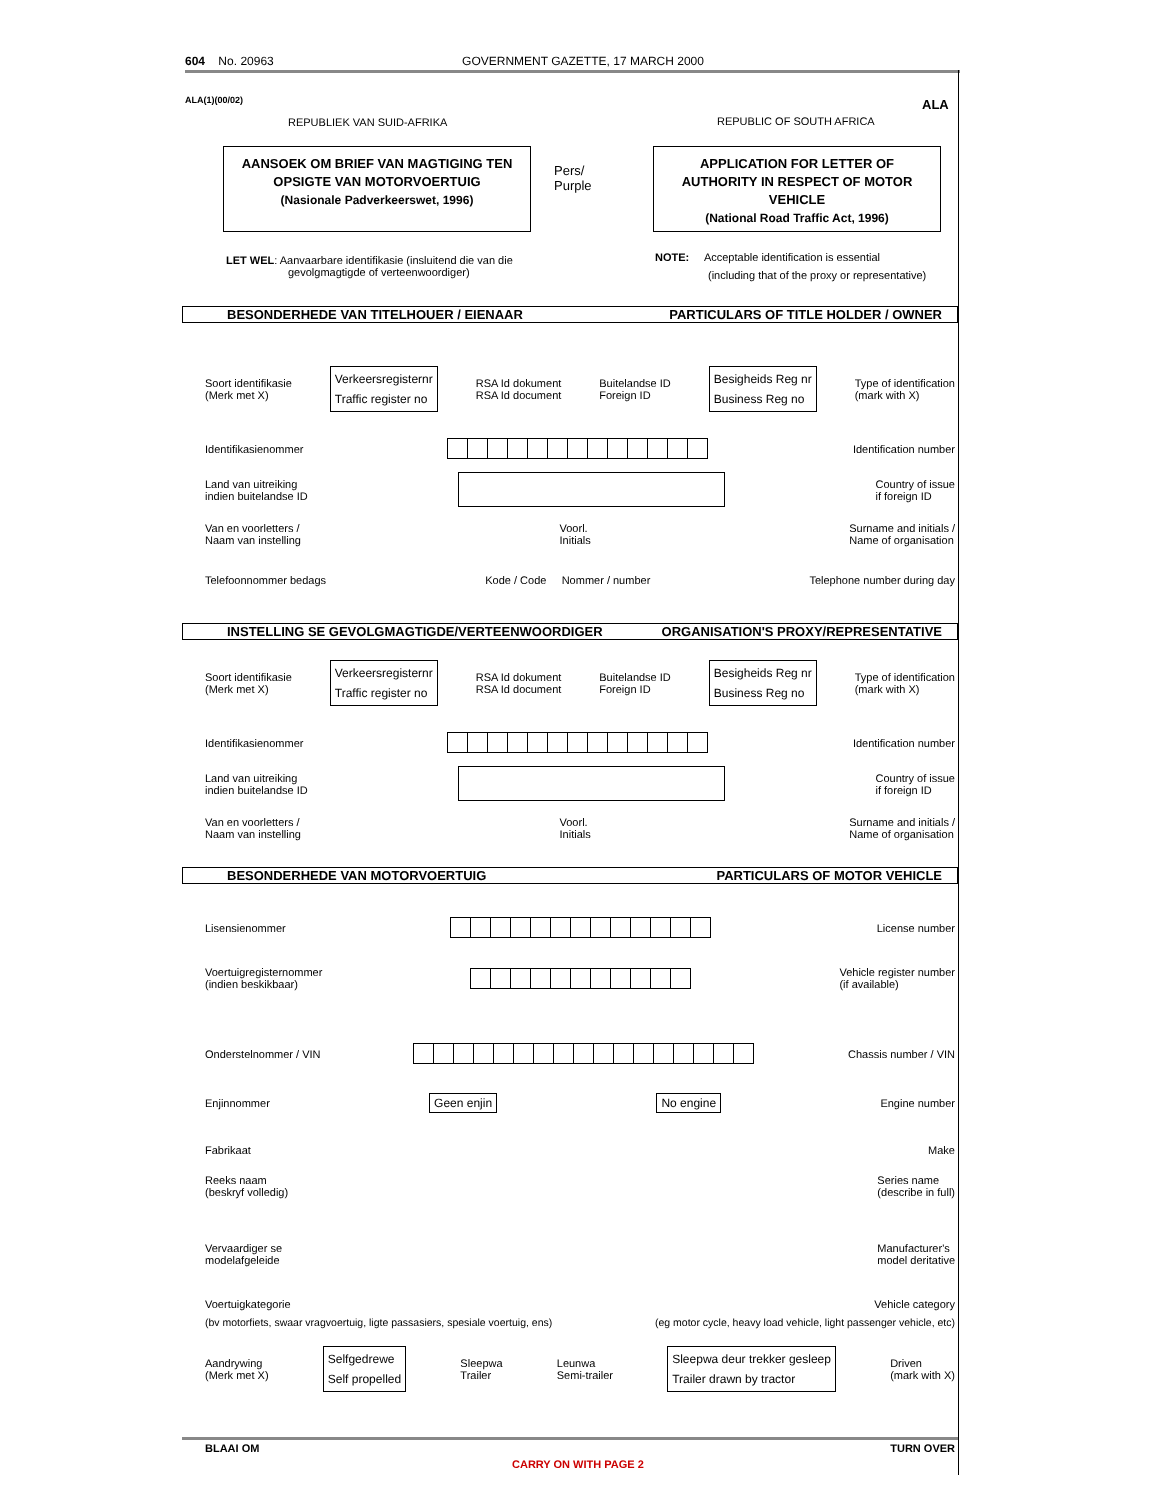604 No. 20963 GOVERNMENT GAZETTE, 17 MARCH 2000
ALA(1)(00/02) ALA
REPUBLIEK VAN SUID-AFRIKA REPUBLIC OF SOUTH AFRICA
AANSOEK OM BRIEF VAN MAGTIGING TEN OPSIGTE VAN MOTORVOERTUIG
(Nasionale Padverkeerswet, 1996)
Pers/
Purple
APPLICATION FOR LETTER OF AUTHORITY IN RESPECT OF MOTOR VEHICLE
(National Road Traffic Act, 1996)
LET WEL: Aanvaarbare identifikasie (insluitend die van die
gevolgmagtigde of verteenwoordiger)
NOTE: Acceptable identification is essential
(including that of the proxy or representative)
BESONDERHEDE VAN TITELHOUER / EIENAAR PARTICULARS OF TITLE HOLDER / OWNER
Soort identifikasie
(Merk met X) Verkeersregisternr
Traffic register no RSA Id dokument
RSA Id document Buitelandse ID
Foreign ID Besigheids Reg nr
Business Reg no Type of identification
(mark with X)
Identifikasienommer Identification number
Land van uitreiking
indien buitelandse ID Country of issue
if foreign ID
Van en voorletters /
Naam van instelling Voorl.
Initials Surname and initials /
Name of organisation
Telefoonnommer bedags Kode / Code Nommer / number Telephone number during day
INSTELLING SE GEVOLGMAGTIGDE/VERTEENWOORDIGER ORGANISATION'S PROXY/REPRESENTATIVE
Soort identifikasie
(Merk met X) Verkeersregisternr
Traffic register no RSA Id dokument
RSA Id document Buitelandse ID
Foreign ID Besigheids Reg nr
Business Reg no Type of identification
(mark with X)
Identifikasienommer Identification number
Land van uitreiking
indien buitelandse ID Country of issue
if foreign ID
Van en voorletters /
Naam van instelling Voorl.
Initials Surname and initials /
Name of organisation
BESONDERHEDE VAN MOTORVOERTUIG PARTICULARS OF MOTOR VEHICLE
Lisensienommer License number
Voertuigregisternommer
(indien beskikbaar) Vehicle register number
(if available)
Onderstelnommer / VIN Chassis number / VIN
Enjinnommer Geen enjin No engine Engine number
Fabrikaat Make
Reeks naam
(beskryf volledig) Series name
(describe in full)
Vervaardiger se
modelafgeleide Manufacturer's
model deritative
Voertuigkategorie Vehicle category
(bv motorfiets, swaar vragvoertuig, ligte passasiers, spesiale voertuig, ens) (eg motor cycle, heavy load vehicle, light passenger vehicle, etc)
Aandrywing
(Merk met X) Selfgedrewe
Self propelled Sleepwa
Trailer Leunwa
Semi-trailer Sleepwa deur trekker gesleep
Trailer drawn by tractor Driven
(mark with X)
BLAAI OM TURN OVER
CARRY ON WITH PAGE 2